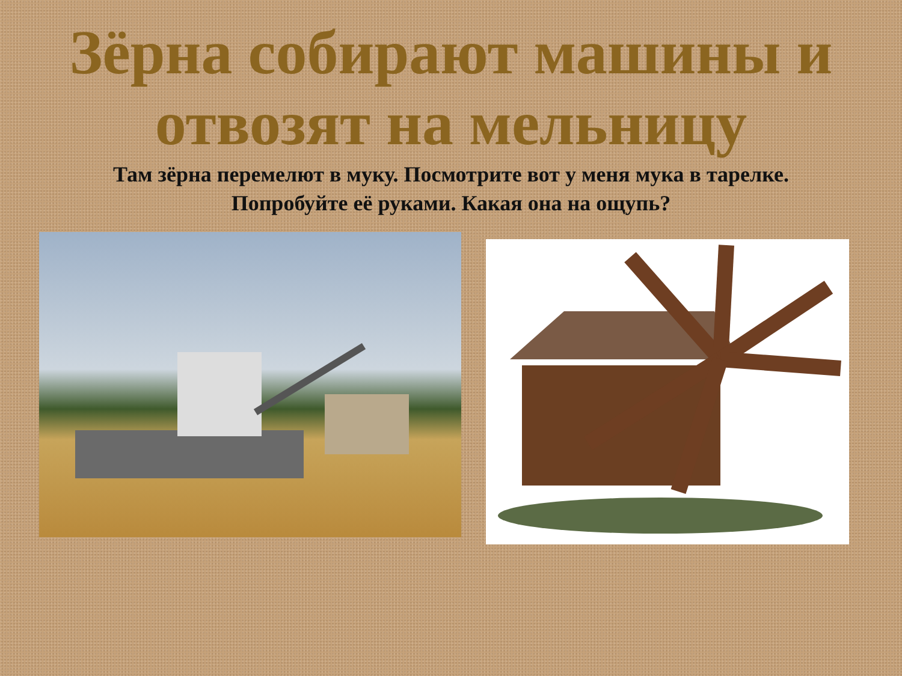Зёрна собирают машины и отвозят на мельницу
Там зёрна перемелют в муку. Посмотрите вот у меня мука в тарелке. Попробуйте её руками. Какая она на ощупь?